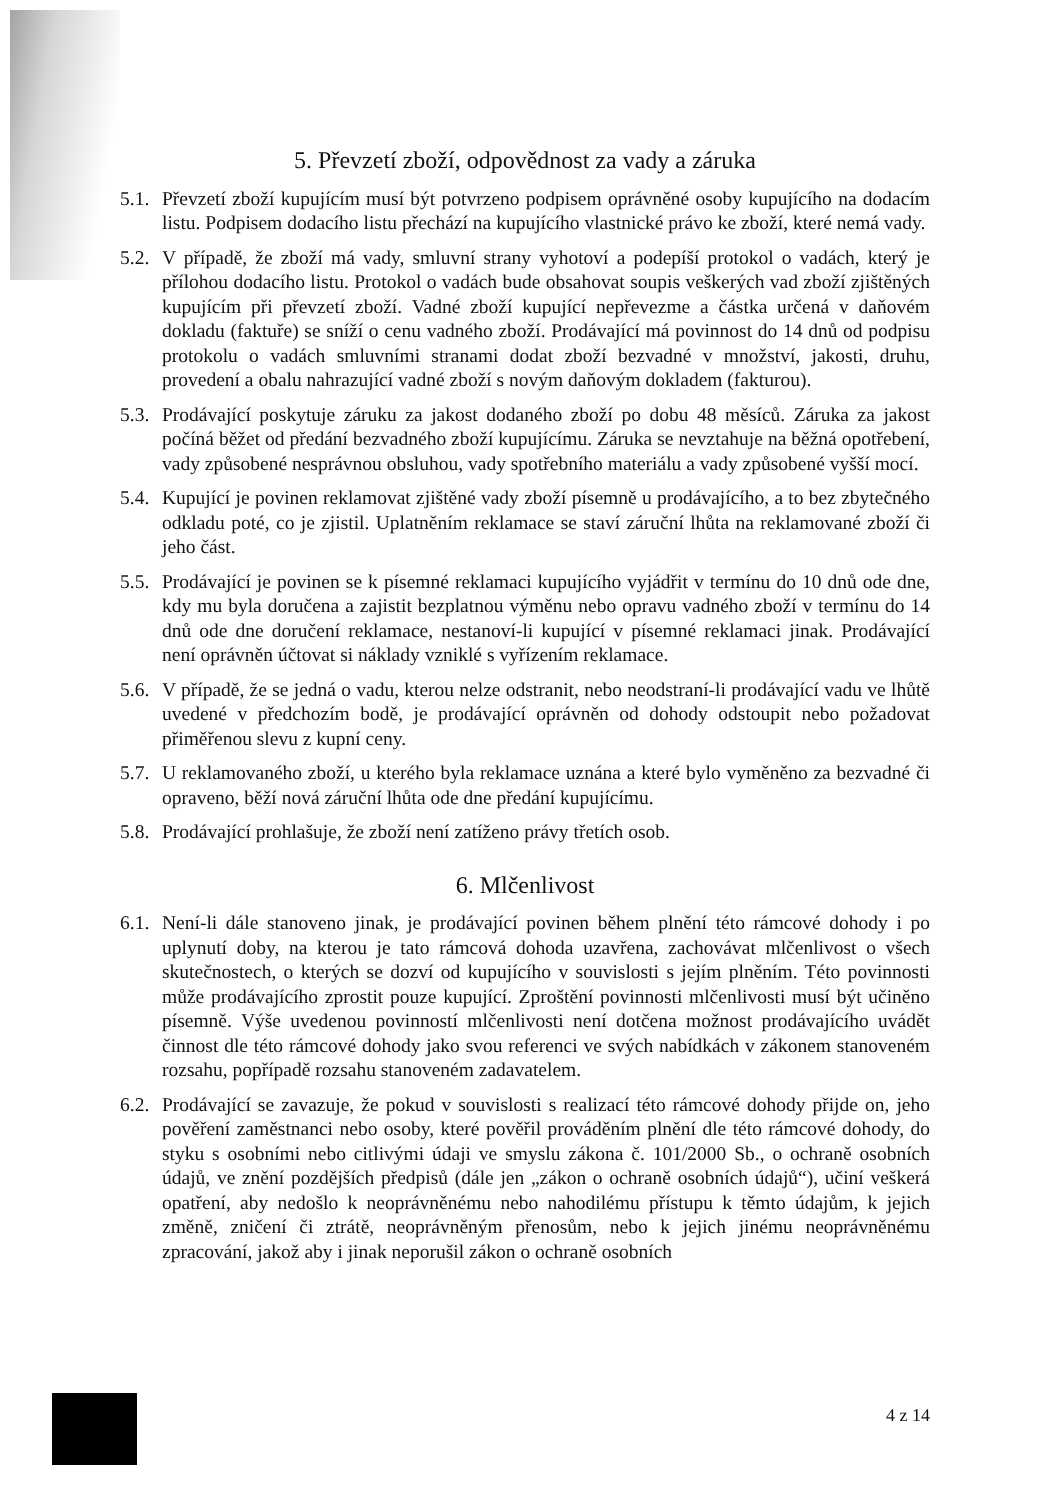5. Převzetí zboží, odpovědnost za vady a záruka
5.1.
Převzetí zboží kupujícím musí být potvrzeno podpisem oprávněné osoby kupujícího na dodacím listu. Podpisem dodacího listu přechází na kupujícího vlastnické právo ke zboží, které nemá vady.
5.2.
V případě, že zboží má vady, smluvní strany vyhotoví a podepíší protokol o vadách, který je přílohou dodacího listu. Protokol o vadách bude obsahovat soupis veškerých vad zboží zjištěných kupujícím při převzetí zboží. Vadné zboží kupující nepřevezme a částka určená v daňovém dokladu (faktuře) se sníží o cenu vadného zboží. Prodávající má povinnost do 14 dnů od podpisu protokolu o vadách smluvními stranami dodat zboží bezvadné v množství, jakosti, druhu, provedení a obalu nahrazující vadné zboží s novým daňovým dokladem (fakturou).
5.3.
Prodávající poskytuje záruku za jakost dodaného zboží po dobu 48 měsíců. Záruka za jakost počíná běžet od předání bezvadného zboží kupujícímu. Záruka se nevztahuje na běžná opotřebení, vady způsobené nesprávnou obsluhou, vady spotřebního materiálu a vady způsobené vyšší mocí.
5.4.
Kupující je povinen reklamovat zjištěné vady zboží písemně u prodávajícího, a to bez zbytečného odkladu poté, co je zjistil. Uplatněním reklamace se staví záruční lhůta na reklamované zboží či jeho část.
5.5.
Prodávající je povinen se k písemné reklamaci kupujícího vyjádřit v termínu do 10 dnů ode dne, kdy mu byla doručena a zajistit bezplatnou výměnu nebo opravu vadného zboží v termínu do 14 dnů ode dne doručení reklamace, nestanoví-li kupující v písemné reklamaci jinak. Prodávající není oprávněn účtovat si náklady vzniklé s vyřízením reklamace.
5.6.
V případě, že se jedná o vadu, kterou nelze odstranit, nebo neodstraní-li prodávající vadu ve lhůtě uvedené v předchozím bodě, je prodávající oprávněn od dohody odstoupit nebo požadovat přiměřenou slevu z kupní ceny.
5.7.
U reklamovaného zboží, u kterého byla reklamace uznána a které bylo vyměněno za bezvadné či opraveno, běží nová záruční lhůta ode dne předání kupujícímu.
5.8.
Prodávající prohlašuje, že zboží není zatíženo právy třetích osob.
6. Mlčenlivost
6.1.
Není-li dále stanoveno jinak, je prodávající povinen během plnění této rámcové dohody i po uplynutí doby, na kterou je tato rámcová dohoda uzavřena, zachovávat mlčenlivost o všech skutečnostech, o kterých se dozví od kupujícího v souvislosti s jejím plněním. Této povinnosti může prodávajícího zprostit pouze kupující. Zproštění povinnosti mlčenlivosti musí být učiněno písemně. Výše uvedenou povinností mlčenlivosti není dotčena možnost prodávajícího uvádět činnost dle této rámcové dohody jako svou referenci ve svých nabídkách v zákonem stanoveném rozsahu, popřípadě rozsahu stanoveném zadavatelem.
6.2.
Prodávající se zavazuje, že pokud v souvislosti s realizací této rámcové dohody přijde on, jeho pověření zaměstnanci nebo osoby, které pověřil prováděním plnění dle této rámcové dohody, do styku s osobními nebo citlivými údaji ve smyslu zákona č. 101/2000 Sb., o ochraně osobních údajů, ve znění pozdějších předpisů (dále jen „zákon o ochraně osobních údajů“), učiní veškerá opatření, aby nedošlo k neoprávněnému nebo nahodilému přístupu k těmto údajům, k jejich změně, zničení či ztrátě, neoprávněným přenosům, nebo k jejich jinému neoprávněnému zpracování, jakož aby i jinak neporušil zákon o ochraně osobních
4 z 14